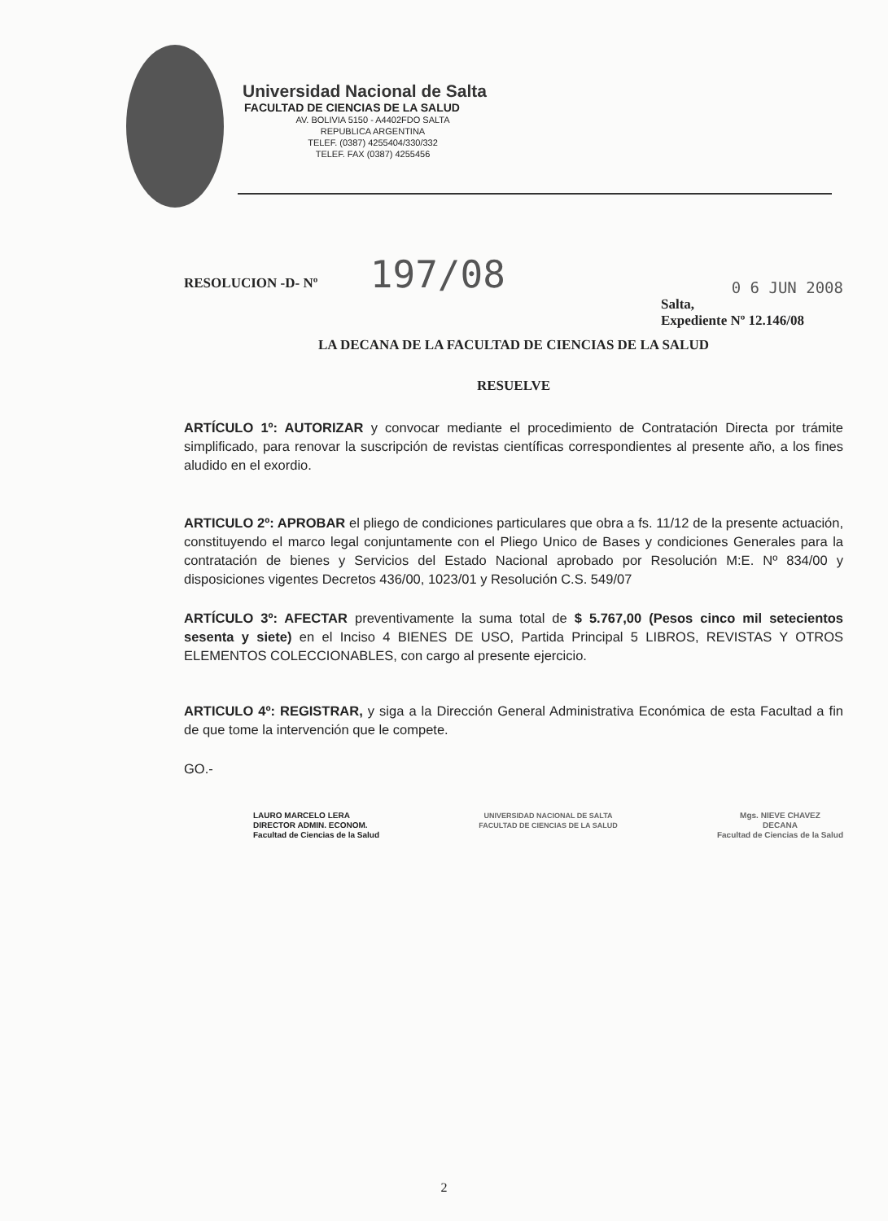Universidad Nacional de Salta
FACULTAD DE CIENCIAS DE LA SALUD
AV. BOLIVIA 5150 - A4402FDO SALTA
REPUBLICA ARGENTINA
TELEF. (0387) 4255404/330/332
TELEF. FAX (0387) 4255456
RESOLUCION -D- Nº 197/08
0 6 JUN 2008
Salta,
Expediente Nº 12.146/08
LA DECANA DE LA FACULTAD DE CIENCIAS DE LA SALUD
RESUELVE
ARTÍCULO 1º: AUTORIZAR y convocar mediante el procedimiento de Contratación Directa por trámite simplificado, para renovar la suscripción de revistas científicas correspondientes al presente año, a los fines aludido en el exordio.
ARTICULO 2º: APROBAR el pliego de condiciones particulares que obra a fs. 11/12 de la presente actuación, constituyendo el marco legal conjuntamente con el Pliego Unico de Bases y condiciones Generales para la contratación de bienes y Servicios del Estado Nacional aprobado por Resolución M:E. Nº 834/00 y disposiciones vigentes Decretos 436/00, 1023/01 y Resolución C.S. 549/07
ARTÍCULO 3º: AFECTAR preventivamente la suma total de $ 5.767,00 (Pesos cinco mil setecientos sesenta y siete) en el Inciso 4 BIENES DE USO, Partida Principal 5 LIBROS, REVISTAS Y OTROS ELEMENTOS COLECCIONABLES, con cargo al presente ejercicio.
ARTICULO 4º: REGISTRAR, y siga a la Dirección General Administrativa Económica de esta Facultad a fin de que tome la intervención que le compete.
GO.-
LAURO MARCELO LERA
DIRECTOR ADMIN. ECONOM.
Facultad de Ciencias de la Salud
UNIVERSIDAD NACIONAL DE SALTA
FACULTAD DE CIENCIAS DE LA SALUD
Mgs. NIEVE CHAVEZ
DECANA
Facultad de Ciencias de la Salud
2